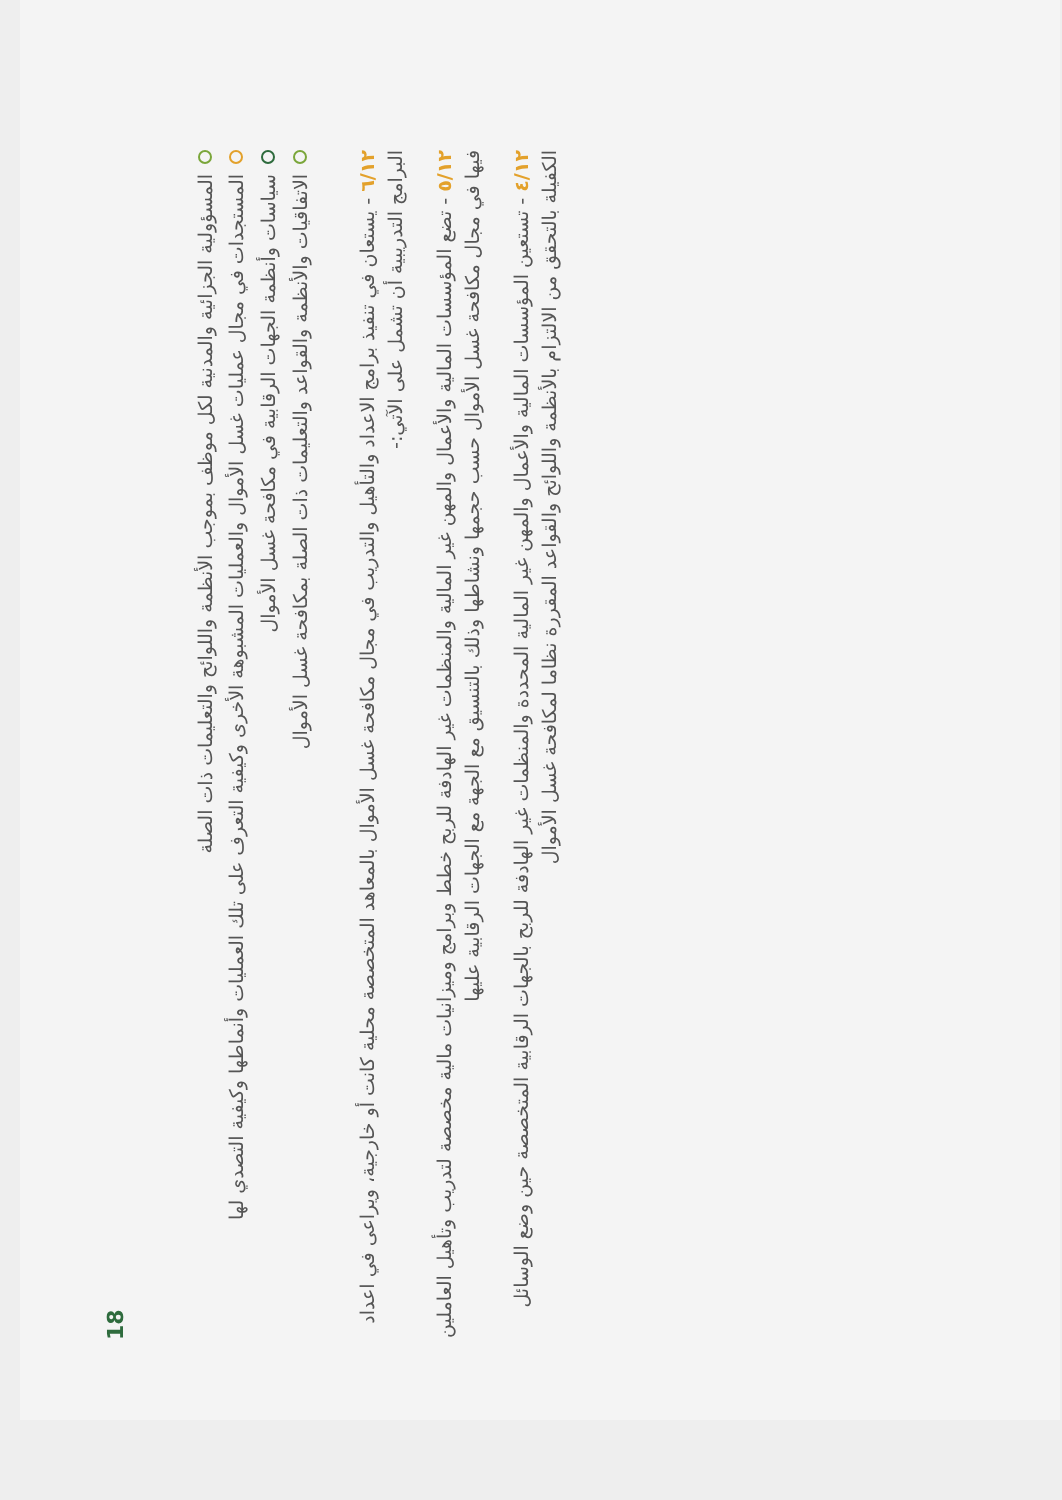18
المسؤولية الجزائية والمدنية لكل موظف بموجب الأنظمة واللوائح والتعليمات ذات الصلة
المستجدات في مجال عمليات غسل الأموال والعمليات المشبوهة الأخرى وكيفية التعرف على تلك العمليات وأنماطها وكيفية التصدي لها
سياسات وأنظمة الجهات الرقابية في مكافحة غسل الأموال
الاتفاقيات والأنظمة والقواعد والتعليمات ذات الصلة بمكافحة غسل الأموال
٦/١٢ - يستعان في تنفيذ برامج الاعداد والتأهيل والتدريب في مجال مكافحة غسل الأموال بالمعاهد المتخصصة محلية كانت أو خارجية، ويراعى في اعداد البرامج التدريبية أن تشمل على الآتي:-
٥/١٢ - تضع المؤسسات المالية والأعمال والمهن غير المالية والمنظمات غير الهادفة للربح خطط وبرامج وميزانيات مالية مخصصة لتدريب وتأهيل العاملين فيها في مجال مكافحة غسل الأموال حسب حجمها ونشاطها وذلك بالتنسيق مع الجهة مع الجهات الرقابية عليها
٤/١٢ - تستعين المؤسسات المالية والأعمال والمهن غير المالية المحددة والمنظمات غير الهادفة للربح بالجهات الرقابية المتخصصة حين وضع الوسائل الكفيلة بالتحقق من الالتزام بالأنظمة واللوائح والقواعد المقررة نظاما لمكافحة غسل الأموال